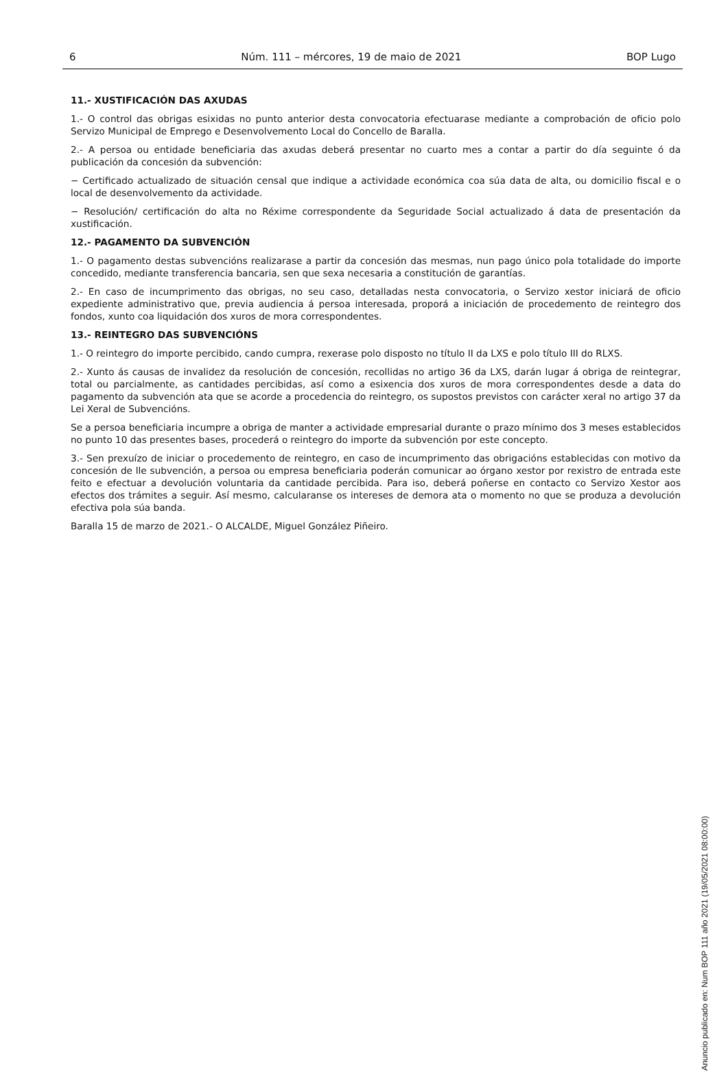6 Núm. 111 – mércores, 19 de maio de 2021 BOP Lugo
11.- XUSTIFICACIÓN DAS AXUDAS
1.- O control das obrigas esixidas no punto anterior desta convocatoria efectuarase mediante a comprobación de oficio polo Servizo Municipal de Emprego e Desenvolvemento Local do Concello de Baralla.
2.- A persoa ou entidade beneficiaria das axudas deberá presentar no cuarto mes a contar a partir do día seguinte ó da publicación da concesión da subvención:
− Certificado actualizado de situación censal que indique a actividade económica coa súa data de alta, ou domicilio fiscal e o local de desenvolvemento da actividade.
− Resolución/ certificación do alta no Réxime correspondente da Seguridade Social actualizado á data de presentación da xustificación.
12.- PAGAMENTO DA SUBVENCIÓN
1.- O pagamento destas subvencións realizarase a partir da concesión das mesmas, nun pago único pola totalidade do importe concedido, mediante transferencia bancaria, sen que sexa necesaria a constitución de garantías.
2.- En caso de incumprimento das obrigas, no seu caso, detalladas nesta convocatoria, o Servizo xestor iniciará de oficio expediente administrativo que, previa audiencia á persoa interesada, proporá a iniciación de procedemento de reintegro dos fondos, xunto coa liquidación dos xuros de mora correspondentes.
13.- REINTEGRO DAS SUBVENCIÓNS
1.- O reintegro do importe percibido, cando cumpra, rexerase polo disposto no título II da LXS e polo título III do RLXS.
2.- Xunto ás causas de invalidez da resolución de concesión, recollidas no artigo 36 da LXS, darán lugar á obriga de reintegrar, total ou parcialmente, as cantidades percibidas, así como a esixencia dos xuros de mora correspondentes desde a data do pagamento da subvención ata que se acorde a procedencia do reintegro, os supostos previstos con carácter xeral no artigo 37 da Lei Xeral de Subvencións.
Se a persoa beneficiaria incumpre a obriga de manter a actividade empresarial durante o prazo mínimo dos 3 meses establecidos no punto 10 das presentes bases, procederá o reintegro do importe da subvención por este concepto.
3.- Sen prexuízo de iniciar o procedemento de reintegro, en caso de incumprimento das obrigacións establecidas con motivo da concesión de lle subvención, a persoa ou empresa beneficiaria poderán comunicar ao órgano xestor por rexistro de entrada este feito e efectuar a devolución voluntaria da cantidade percibida. Para iso, deberá poñerse en contacto co Servizo Xestor aos efectos dos trámites a seguir. Así mesmo, calcularanse os intereses de demora ata o momento no que se produza a devolución efectiva pola súa banda.
Baralla 15 de marzo de 2021.- O ALCALDE, Miguel González Piñeiro.
Anuncio publicado en: Num BOP 111 año 2021 (19/05/2021 08:00:00)